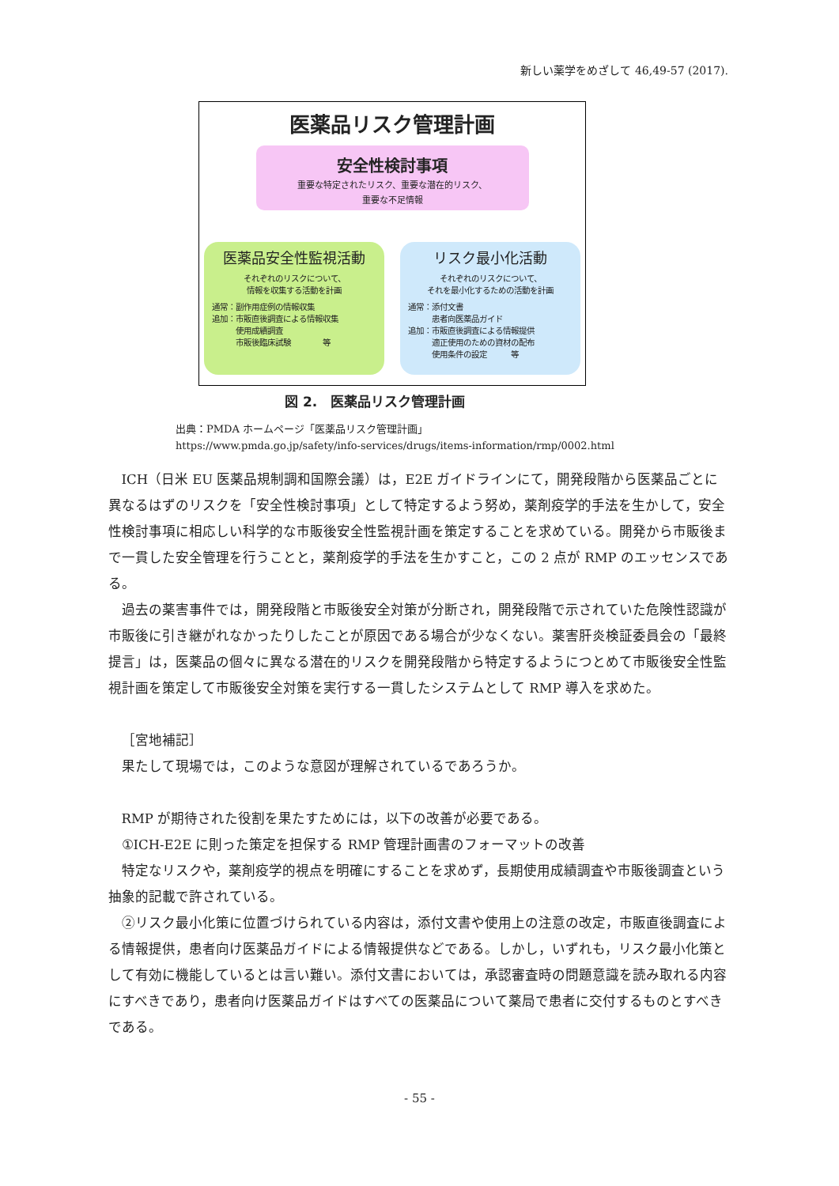新しい薬学をめざして 46,49-57 (2017).
医薬品リスク管理計画
安全性検討事項
重要な特定されたリスク、重要な潜在的リスク、
重要な不足情報
医薬品安全性監視活動
それぞれのリスクについて、
情報を収集する活動を計画
通常：副作用症例の情報収集
追加：市販直後調査による情報収集
　　　使用成績調査
　　　市販後臨床試験　　　　等
リスク最小化活動
それぞれのリスクについて、
それを最小化するための活動を計画
通常：添付文書
　　　患者向医薬品ガイド
追加：市販直後調査による情報提供
　　　適正使用のための資材の配布
　　　使用条件の設定　　　等
図 2.　医薬品リスク管理計画
出典：PMDA ホームページ「医薬品リスク管理計画」
https://www.pmda.go.jp/safety/info-services/drugs/items-information/rmp/0002.html
ICH（日米 EU 医薬品規制調和国際会議）は，E2E ガイドラインにて，開発段階から医薬品ごとに異なるはずのリスクを「安全性検討事項」として特定するよう努め，薬剤疫学的手法を生かして，安全性検討事項に相応しい科学的な市販後安全性監視計画を策定することを求めている。開発から市販後まで一貫した安全管理を行うことと，薬剤疫学的手法を生かすこと，この 2 点が RMP のエッセンスである。
過去の薬害事件では，開発段階と市販後安全対策が分断され，開発段階で示されていた危険性認識が市販後に引き継がれなかったりしたことが原因である場合が少なくない。薬害肝炎検証委員会の「最終提言」は，医薬品の個々に異なる潜在的リスクを開発段階から特定するようにつとめて市販後安全性監視計画を策定して市販後安全対策を実行する一貫したシステムとして RMP 導入を求めた。
［宮地補記］
果たして現場では，このような意図が理解されているであろうか。
RMP が期待された役割を果たすためには，以下の改善が必要である。
①ICH-E2E に則った策定を担保する RMP 管理計画書のフォーマットの改善
特定なリスクや，薬剤疫学的視点を明確にすることを求めず，長期使用成績調査や市販後調査という抽象的記載で許されている。
②リスク最小化策に位置づけられている内容は，添付文書や使用上の注意の改定，市販直後調査による情報提供，患者向け医薬品ガイドによる情報提供などである。しかし，いずれも，リスク最小化策として有効に機能しているとは言い難い。添付文書においては，承認審査時の問題意識を読み取れる内容にすべきであり，患者向け医薬品ガイドはすべての医薬品について薬局で患者に交付するものとすべきである。
- 55 -